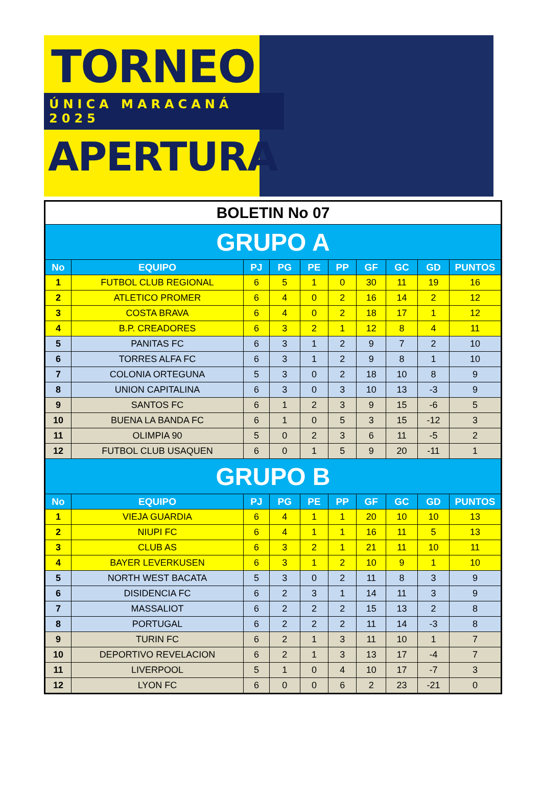TORNEO
ÚNICA MARACANÁ 2025
APERTURA
| BOLETIN No 07 | | | | | | | | | |
| GRUPO A | | | | | | | | | |
| No | EQUIPO | PJ | PG | PE | PP | GF | GC | GD | PUNTOS |
| 1 | FUTBOL CLUB REGIONAL | 6 | 5 | 1 | 0 | 30 | 11 | 19 | 16 |
| 2 | ATLETICO PROMER | 6 | 4 | 0 | 2 | 16 | 14 | 2 | 12 |
| 3 | COSTA BRAVA | 6 | 4 | 0 | 2 | 18 | 17 | 1 | 12 |
| 4 | B.P. CREADORES | 6 | 3 | 2 | 1 | 12 | 8 | 4 | 11 |
| 5 | PANITAS FC | 6 | 3 | 1 | 2 | 9 | 7 | 2 | 10 |
| 6 | TORRES ALFA FC | 6 | 3 | 1 | 2 | 9 | 8 | 1 | 10 |
| 7 | COLONIA ORTEGUNA | 5 | 3 | 0 | 2 | 18 | 10 | 8 | 9 |
| 8 | UNION CAPITALINA | 6 | 3 | 0 | 3 | 10 | 13 | -3 | 9 |
| 9 | SANTOS FC | 6 | 1 | 2 | 3 | 9 | 15 | -6 | 5 |
| 10 | BUENA LA BANDA FC | 6 | 1 | 0 | 5 | 3 | 15 | -12 | 3 |
| 11 | OLIMPIA 90 | 5 | 0 | 2 | 3 | 6 | 11 | -5 | 2 |
| 12 | FUTBOL CLUB USAQUEN | 6 | 0 | 1 | 5 | 9 | 20 | -11 | 1 |
| GRUPO B | | | | | | | | | |
| No | EQUIPO | PJ | PG | PE | PP | GF | GC | GD | PUNTOS |
| 1 | VIEJA GUARDIA | 6 | 4 | 1 | 1 | 20 | 10 | 10 | 13 |
| 2 | NIUPI FC | 6 | 4 | 1 | 1 | 16 | 11 | 5 | 13 |
| 3 | CLUB AS | 6 | 3 | 2 | 1 | 21 | 11 | 10 | 11 |
| 4 | BAYER LEVERKUSEN | 6 | 3 | 1 | 2 | 10 | 9 | 1 | 10 |
| 5 | NORTH WEST BACATA | 5 | 3 | 0 | 2 | 11 | 8 | 3 | 9 |
| 6 | DISIDENCIA FC | 6 | 2 | 3 | 1 | 14 | 11 | 3 | 9 |
| 7 | MASSALIOT | 6 | 2 | 2 | 2 | 15 | 13 | 2 | 8 |
| 8 | PORTUGAL | 6 | 2 | 2 | 2 | 11 | 14 | -3 | 8 |
| 9 | TURIN FC | 6 | 2 | 1 | 3 | 11 | 10 | 1 | 7 |
| 10 | DEPORTIVO REVELACION | 6 | 2 | 1 | 3 | 13 | 17 | -4 | 7 |
| 11 | LIVERPOOL | 5 | 1 | 0 | 4 | 10 | 17 | -7 | 3 |
| 12 | LYON FC | 6 | 0 | 0 | 6 | 2 | 23 | -21 | 0 |